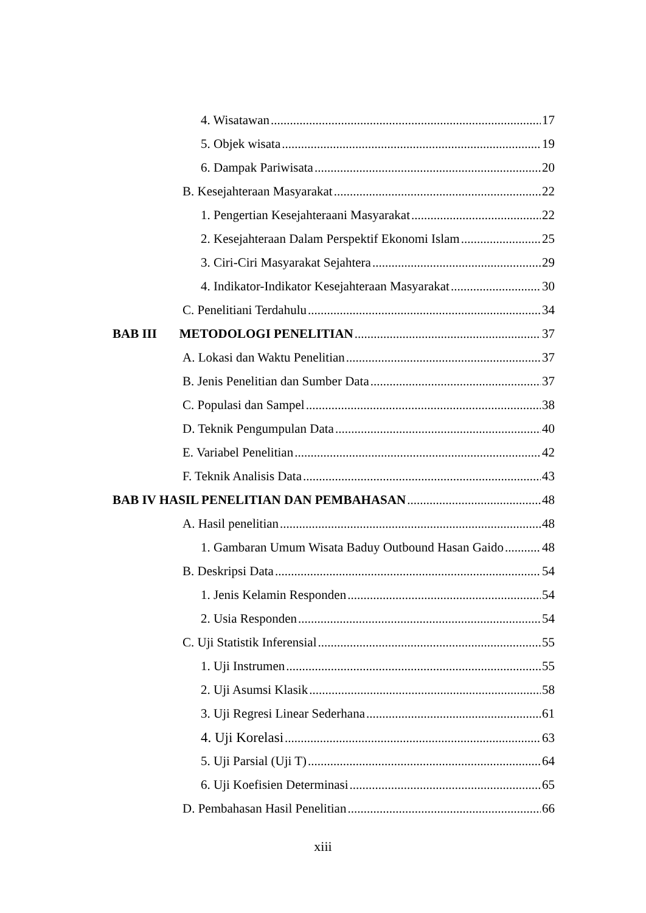4. Wisatawan 17
5. Objek wisata 19
6. Dampak Pariwisata 20
B. Kesejahteraan Masyarakat 22
1. Pengertian Kesejahteraani Masyarakat 22
2. Kesejahteraan Dalam Perspektif Ekonomi Islam 25
3. Ciri-Ciri Masyarakat Sejahtera 29
4. Indikator-Indikator Kesejahteraan Masyarakat 30
C. Penelitiani Terdahulu 34
BAB III METODOLOGI PENELITIAN 37
A. Lokasi dan Waktu Penelitian 37
B. Jenis Penelitian dan Sumber Data 37
C. Populasi dan Sampel 38
D. Teknik Pengumpulan Data 40
E. Variabel Penelitian 42
F. Teknik Analisis Data 43
BAB IV HASIL PENELITIAN DAN PEMBAHASAN 48
A. Hasil penelitian 48
1. Gambaran Umum Wisata Baduy Outbound Hasan Gaido 48
B. Deskripsi Data 54
1. Jenis Kelamin Responden 54
2. Usia Responden 54
C. Uji Statistik Inferensial 55
1. Uji Instrumen 55
2. Uji Asumsi Klasik 58
3. Uji Regresi Linear Sederhana 61
4. Uji Korelasi 63
5. Uji Parsial (Uji T) 64
6. Uji Koefisien Determinasi 65
D. Pembahasan Hasil Penelitian 66
xiii